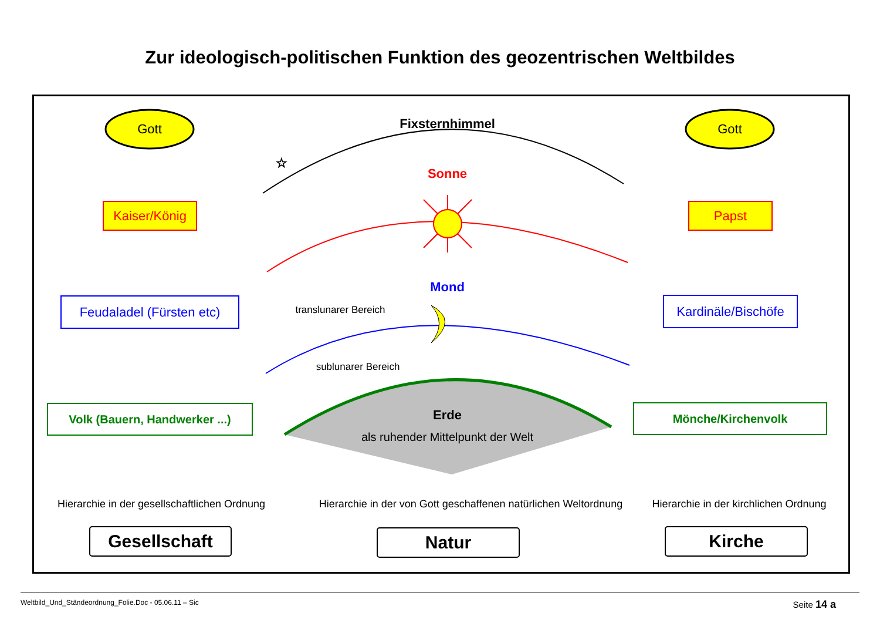Zur ideologisch-politischen Funktion des geozentrischen Weltbildes
☆
Gott Gott
Fixsternhimmel
Sonne
Mond
Kaiser/König
Papst
Feudaladel (Fürsten etc)
Kardinäle/Bischöfe
translunarer Bereich
sublunarer Bereich
Volk (Bauern, Handwerker ...)
Mönche/Kirchenvolk
Erde
als ruhender Mittelpunkt der Welt
Hierarchie in der gesellschaftlichen Ordnung
Hierarchie in der von Gott geschaffenen natürlichen Weltordnung
Hierarchie in der kirchlichen Ordnung
Gesellschaft Natur Kirche
Weltbild_Und_Ständeordnung_Folie.Doc - 05.06.11 – Sic Seite 14 a